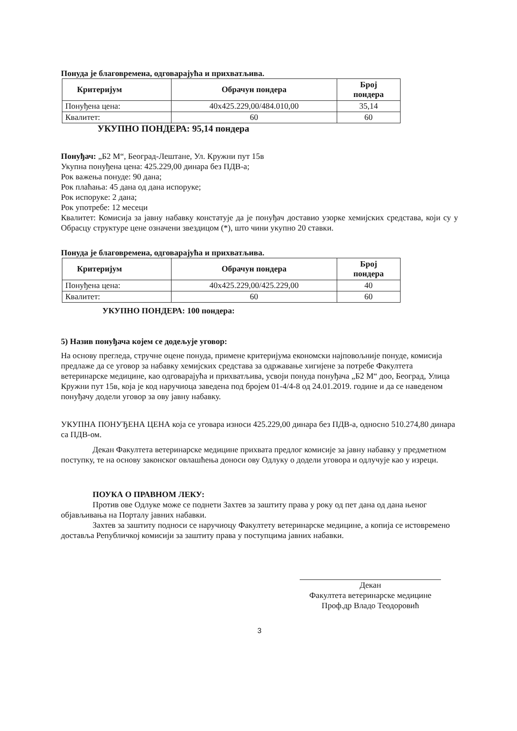Понуда је благовремена, одговарајућа и прихватљива.
| Критеријум | Обрачун пондера | Број пондера |
| --- | --- | --- |
| Понуђена цена: | 40x425.229,00/484.010,00 | 35,14 |
| Квалитет: | 60 | 60 |
УКУПНО ПОНДЕРА: 95,14 пондера
Понуђач: „Б2 М“, Београд-Лештане, Ул. Кружни пут 15в
Укупна понуђена цена: 425.229,00 динара без ПДВ-а;
Рок важења понуде: 90 дана;
Рок плаћања: 45 дана од дана испоруке;
Рок испоруке: 2 дана;
Рок употребе: 12 месеци
Квалитет: Комисија за јавну набавку констатује да је понуђач доставио узорке хемијских средстава, који су у Обрасцу структуре цене означени звездицом (*), што чини укупно 20 ставки.
Понуда је благовремена, одговарајућа и прихватљива.
| Критеријум | Обрачун пондера | Број пондера |
| --- | --- | --- |
| Понуђена цена: | 40x425.229,00/425.229,00 | 40 |
| Квалитет: | 60 | 60 |
УКУПНО ПОНДЕРА: 100 пондера:
5) Назив понуђача којем се додељује уговор:
На основу прегледа, стручне оцене понуда, примене критеријума економски најповољније понуде, комисија предлаже да се уговор за набавку хемијских средстава за одржавање хигијене за потребе Факултета ветеринарске медицине, као одговарајућа и прихватљива, усвоји понуда понуђача „Б2 М“ доо, Београд, Улица Кружни пут 15в, која је код наручиоца заведена под бројем 01-4/4-8 од 24.01.2019. године и да се наведеном понуђачу додели уговор за ову јавну набавку.
УКУПНА ПОНУЂЕНА ЦЕНА која се уговара износи 425.229,00 динара без ПДВ-а, односно 510.274,80 динара са ПДВ-ом.
Декан Факултета ветеринарске медицине прихвата предлог комисије за јавну набавку у предметном поступку, те на основу законског овлашћења доноси ову Одлуку о додели уговора и одлучује као у изреци.
ПОУКА О ПРАВНОМ ЛЕКУ:
Против ове Одлуке може се поднети Захтев за заштиту права у року од пет дана од дана њеног објављивања на Порталу јавних набавки.
Захтев за заштиту подноси се наручиоцу Факултету ветеринарске медицине, а копија се истовремено доставља Републичкој комисији за заштиту права у поступцима јавних набавки.
Декан
Факултета ветеринарске медицине
Проф.др Владо Теодоровић
3